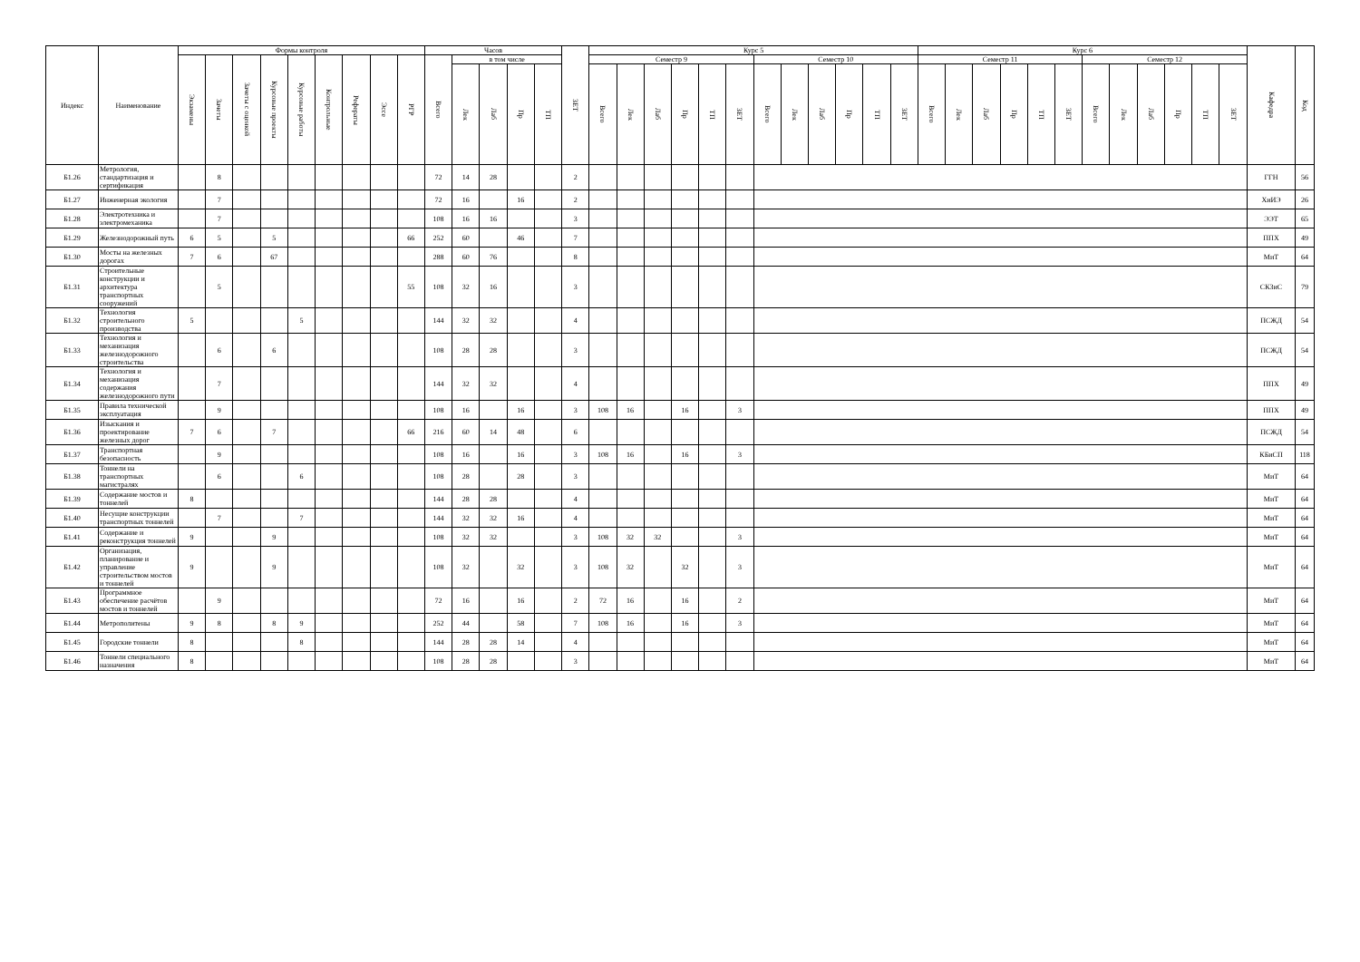| Индекс | Наименование | Формы контроля | | | | | | | | | Часов | | | | | ЗЕТ | Курс 5 | | | | | | | | | | | | Курс 6 | | | | | | | | | | | | Кафедра | Код |
| --- | --- | --- | --- | --- | --- | --- | --- | --- | --- | --- | --- | --- | --- | --- | --- | --- | --- | --- | --- | --- | --- | --- | --- | --- | --- | --- | --- | --- | --- | --- | --- | --- | --- | --- | --- | --- | --- | --- | --- | --- | --- | --- |
| | | Экзамены | Зачеты | Зачеты с оценкой | Курсовые проекты | Курсовые работы | Контрольные | Рефераты | Эссе | РГР | Всего | в том числе | | | | | Семестр 9 | | | | | | Семестр 10 | | | | | | Семестр 11 | | | | | | Семестр 12 | | | | | | | |
| | | | | | | | | | | | | Лек | Лаб | Пр | ТП | | Всего | Лек | Лаб | Пр | ТП | ЗЕТ | Всего | Лек | Лаб | Пр | ТП | ЗЕТ | Всего | Лек | Лаб | Пр | ТП | ЗЕТ | Всего | Лек | Лаб | Пр | ТП | ЗЕТ | | |
| Б1.26 | Метрология, стандартизация и сертификация | | 8 | | | | | | | | 72 | 14 | 28 | | | 2 | | | | | | | | | | | | | | | | | | | | | | | | | ГГН | 56 |
| Б1.27 | Инженерная экология | | 7 | | | | | | | | 72 | 16 | | 16 | | 2 | | | | | | | | | | | | | | | | | | | | | | | | | ХиИЭ | 26 |
| Б1.28 | Электротехника и электромеханика | | 7 | | | | | | | | 108 | 16 | 16 | | | 3 | | | | | | | | | | | | | | | | | | | | | | | | | ЭЭТ | 65 |
| Б1.29 | Железнодорожный путь | 6 | 5 | | 5 | | | | | 66 | 252 | 60 | | 46 | | 7 | | | | | | | | | | | | | | | | | | | | | | | | | ППХ | 49 |
| Б1.30 | Мосты на железных дорогах | 7 | 6 | | 67 | | | | | | 288 | 60 | 76 | | | 8 | | | | | | | | | | | | | | | | | | | | | | | | | МиТ | 64 |
| Б1.31 | Строительные конструкции и архитектура транспортных сооружений | | 5 | | | | | | | 55 | 108 | 32 | 16 | | | 3 | | | | | | | | | | | | | | | | | | | | | | | | | СКЗиС | 79 |
| Б1.32 | Технология строительного производства | 5 | | | | 5 | | | | | 144 | 32 | 32 | | | 4 | | | | | | | | | | | | | | | | | | | | | | | | | ПСЖД | 54 |
| Б1.33 | Технология и механизация железнодорожного строительства | | 6 | | 6 | | | | | | 108 | 28 | 28 | | | 3 | | | | | | | | | | | | | | | | | | | | | | | | | ПСЖД | 54 |
| Б1.34 | Технология и механизация содержания железнодорожного пути | | 7 | | | | | | | | 144 | 32 | 32 | | | 4 | | | | | | | | | | | | | | | | | | | | | | | | | ППХ | 49 |
| Б1.35 | Правила технической эксплуатация | | 9 | | | | | | | | 108 | 16 | | 16 | | 3 | 108 | 16 | | 16 | | 3 | | | | | | | | | | | | | | | | | | | ППХ | 49 |
| Б1.36 | Изыскания и проектирование железных дорог | 7 | 6 | | 7 | | | | | 66 | 216 | 60 | 14 | 48 | | 6 | | | | | | | | | | | | | | | | | | | | | | | | | ПСЖД | 54 |
| Б1.37 | Транспортная безопасность | | 9 | | | | | | | | 108 | 16 | | 16 | | 3 | 108 | 16 | | 16 | | 3 | | | | | | | | | | | | | | | | | | | КБиСП | 118 |
| Б1.38 | Тоннели на транспортных магистралях | | 6 | | | 6 | | | | | 108 | 28 | | 28 | | 3 | | | | | | | | | | | | | | | | | | | | | | | | | МиТ | 64 |
| Б1.39 | Содержание мостов и тоннелей | 8 | | | | | | | | | 144 | 28 | 28 | | | 4 | | | | | | | | | | | | | | | | | | | | | | | | | МиТ | 64 |
| Б1.40 | Несущие конструкции транспортных тоннелей | | 7 | | | 7 | | | | | 144 | 32 | 32 | 16 | | 4 | | | | | | | | | | | | | | | | | | | | | | | | | МиТ | 64 |
| Б1.41 | Содержание и реконструкция тоннелей | 9 | | | 9 | | | | | | 108 | 32 | 32 | | | 3 | 108 | 32 | 32 | | | 3 | | | | | | | | | | | | | | | | | | | МиТ | 64 |
| Б1.42 | Организация, планирование и управление строительством мостов и тоннелей | 9 | | | 9 | | | | | | 108 | 32 | | 32 | | 3 | 108 | 32 | | 32 | | 3 | | | | | | | | | | | | | | | | | | | МиТ | 64 |
| Б1.43 | Программное обеспечение расчётов мостов и тоннелей | | 9 | | | | | | | | 72 | 16 | | 16 | | 2 | 72 | 16 | | 16 | | 2 | | | | | | | | | | | | | | | | | | | МиТ | 64 |
| Б1.44 | Метрополитены | 9 | 8 | | 8 | 9 | | | | | 252 | 44 | | 58 | | 7 | 108 | 16 | | 16 | | 3 | | | | | | | | | | | | | | | | | | | МиТ | 64 |
| Б1.45 | Городские тоннели | 8 | | | | 8 | | | | | 144 | 28 | 28 | 14 | | 4 | | | | | | | | | | | | | | | | | | | | | | | | | МиТ | 64 |
| Б1.46 | Тоннели специального назначения | 8 | | | | | | | | | 108 | 28 | 28 | | | 3 | | | | | | | | | | | | | | | | | | | | | | | | | МиТ | 64 |